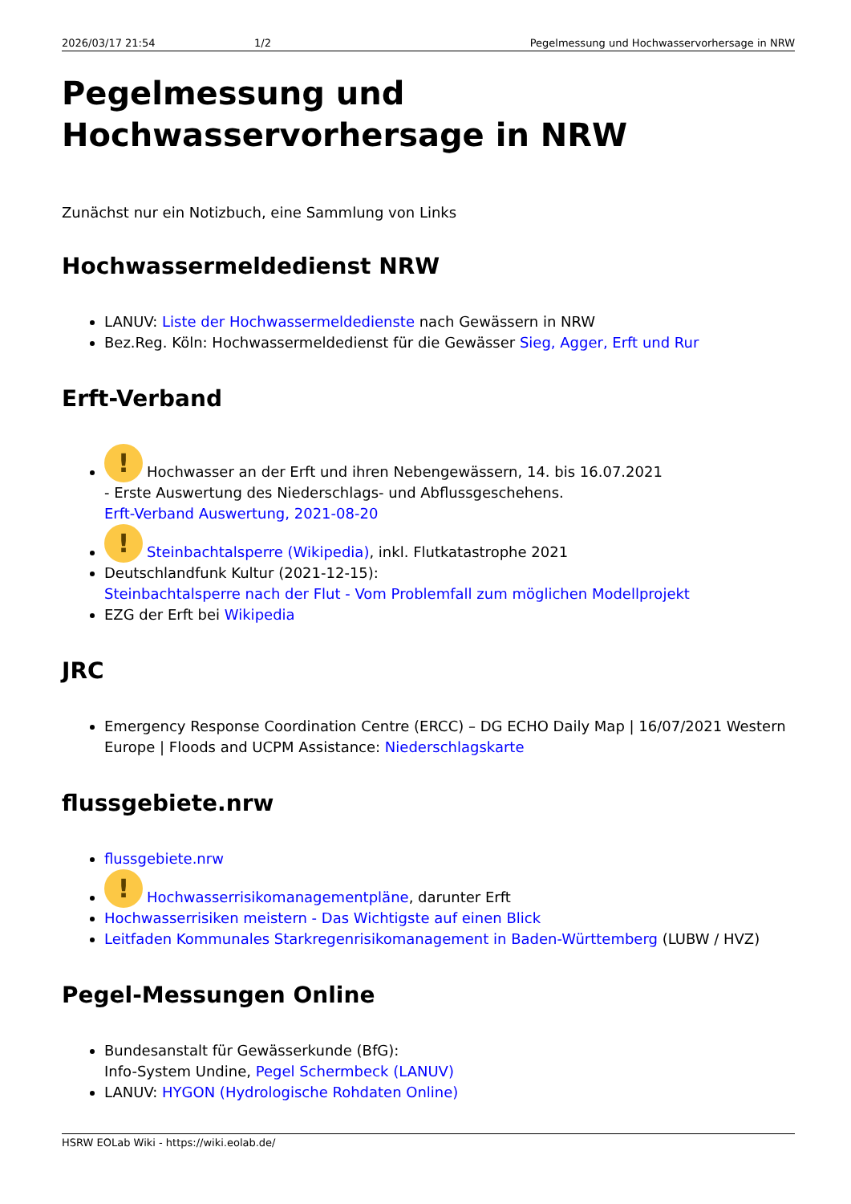2026/03/17 21:54 1/2 Pegelmessung und Hochwasservorhersage in NRW
Pegelmessung und Hochwasservorhersage in NRW
Zunächst nur ein Notizbuch, eine Sammlung von Links
Hochwassermeldedienst NRW
LANUV: Liste der Hochwassermeldedienste nach Gewässern in NRW
Bez.Reg. Köln: Hochwassermeldedienst für die Gewässer Sieg, Agger, Erft und Rur
Erft-Verband
! Hochwasser an der Erft und ihren Nebengewässern, 14. bis 16.07.2021
- Erste Auswertung des Niederschlags- und Abflussgeschehens.
Erft-Verband Auswertung, 2021-08-20
! Steinbachtalsperre (Wikipedia), inkl. Flutkatastrophe 2021
Deutschlandfunk Kultur (2021-12-15):
Steinbachtalsperre nach der Flut - Vom Problemfall zum möglichen Modellprojekt
EZG der Erft bei Wikipedia
JRC
Emergency Response Coordination Centre (ERCC) – DG ECHO Daily Map | 16/07/2021 Western Europe | Floods and UCPM Assistance: Niederschlagskarte
flussgebiete.nrw
flussgebiete.nrw
! Hochwasserrisikomanagementpläne, darunter Erft
Hochwasserrisiken meistern - Das Wichtigste auf einen Blick
Leitfaden Kommunales Starkregenrisikomanagement in Baden-Württemberg (LUBW / HVZ)
Pegel-Messungen Online
Bundesanstalt für Gewässerkunde (BfG):
Info-System Undine, Pegel Schermbeck (LANUV)
LANUV: HYGON (Hydrologische Rohdaten Online)
HSRW EOLab Wiki - https://wiki.eolab.de/